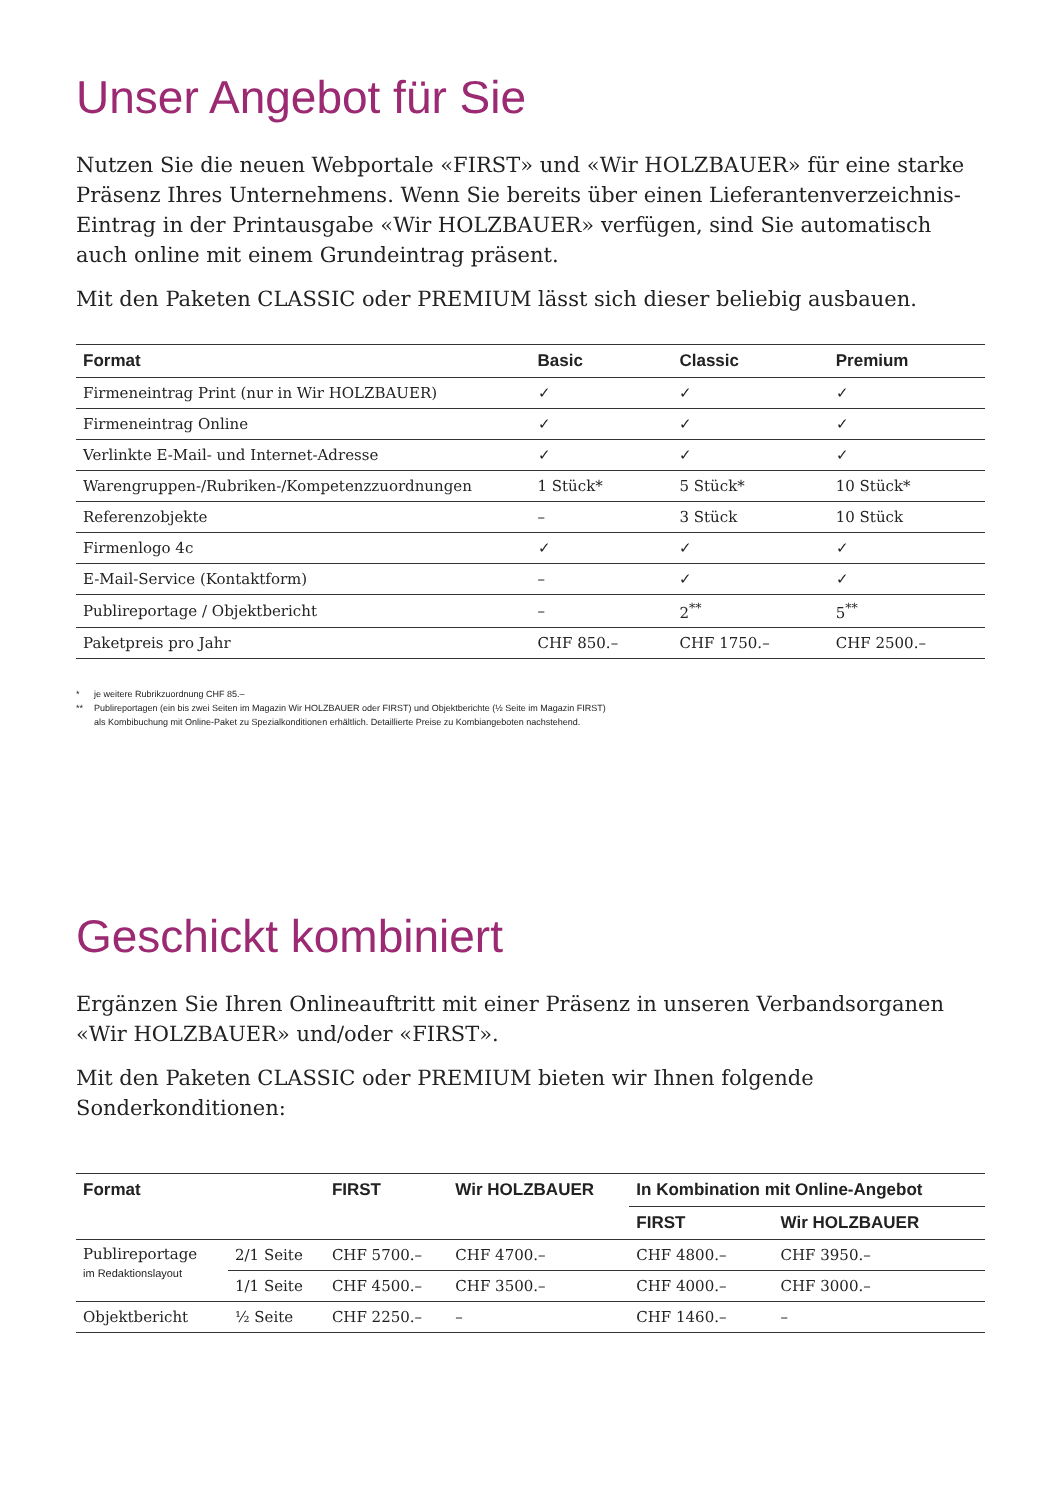Unser Angebot für Sie
Nutzen Sie die neuen Webportale «FIRST» und «Wir HOLZBAUER» für eine starke Präsenz Ihres Unternehmens. Wenn Sie bereits über einen Lieferantenverzeichnis-Eintrag in der Printausgabe «Wir HOLZBAUER» verfügen, sind Sie automatisch auch online mit einem Grundeintrag präsent.
Mit den Paketen CLASSIC oder PREMIUM lässt sich dieser beliebig ausbauen.
| Format | Basic | Classic | Premium |
| --- | --- | --- | --- |
| Firmeneintrag Print (nur in Wir HOLZBAUER) | ✓ | ✓ | ✓ |
| Firmeneintrag Online | ✓ | ✓ | ✓ |
| Verlinkte E-Mail- und Internet-Adresse | ✓ | ✓ | ✓ |
| Warengruppen-/Rubriken-/Kompetenzzuordnungen | 1 Stück* | 5 Stück* | 10 Stück* |
| Referenzobjekte | – | 3 Stück | 10 Stück |
| Firmenlogo 4c | ✓ | ✓ | ✓ |
| E-Mail-Service (Kontaktform) | – | ✓ | ✓ |
| Publireportage / Objektbericht | – | 2<sup>**</sup> | 5<sup>**</sup> |
| Paketpreis pro Jahr | CHF 850.– | CHF 1750.– | CHF 2500.– |
* je weitere Rubrikzuordnung CHF 85.–
** Publireportagen (ein bis zwei Seiten im Magazin Wir HOLZBAUER oder FIRST) und Objektberichte (½ Seite im Magazin FIRST)
als Kombibuchung mit Online-Paket zu Spezialkonditionen erhältlich. Detaillierte Preise zu Kombiangeboten nachstehend.
Geschickt kombiniert
Ergänzen Sie Ihren Onlineauftritt mit einer Präsenz in unseren Verbandsorganen «Wir HOLZBAUER» und/oder «FIRST».
Mit den Paketen CLASSIC oder PREMIUM bieten wir Ihnen folgende Sonderkonditionen:
| Format | | FIRST | Wir HOLZBAUER | In Kombination mit Online-Angebot | |
| --- | --- | --- | --- | --- | --- |
| | | | | FIRST | Wir HOLZBAUER |
| Publireportage im Redaktionslayout | 2/1 Seite | CHF 5700.– | CHF 4700.– | CHF 4800.– | CHF 3950.– |
| | 1/1 Seite | CHF 4500.– | CHF 3500.– | CHF 4000.– | CHF 3000.– |
| Objektbericht | ½ Seite | CHF 2250.– | – | CHF 1460.– | – |